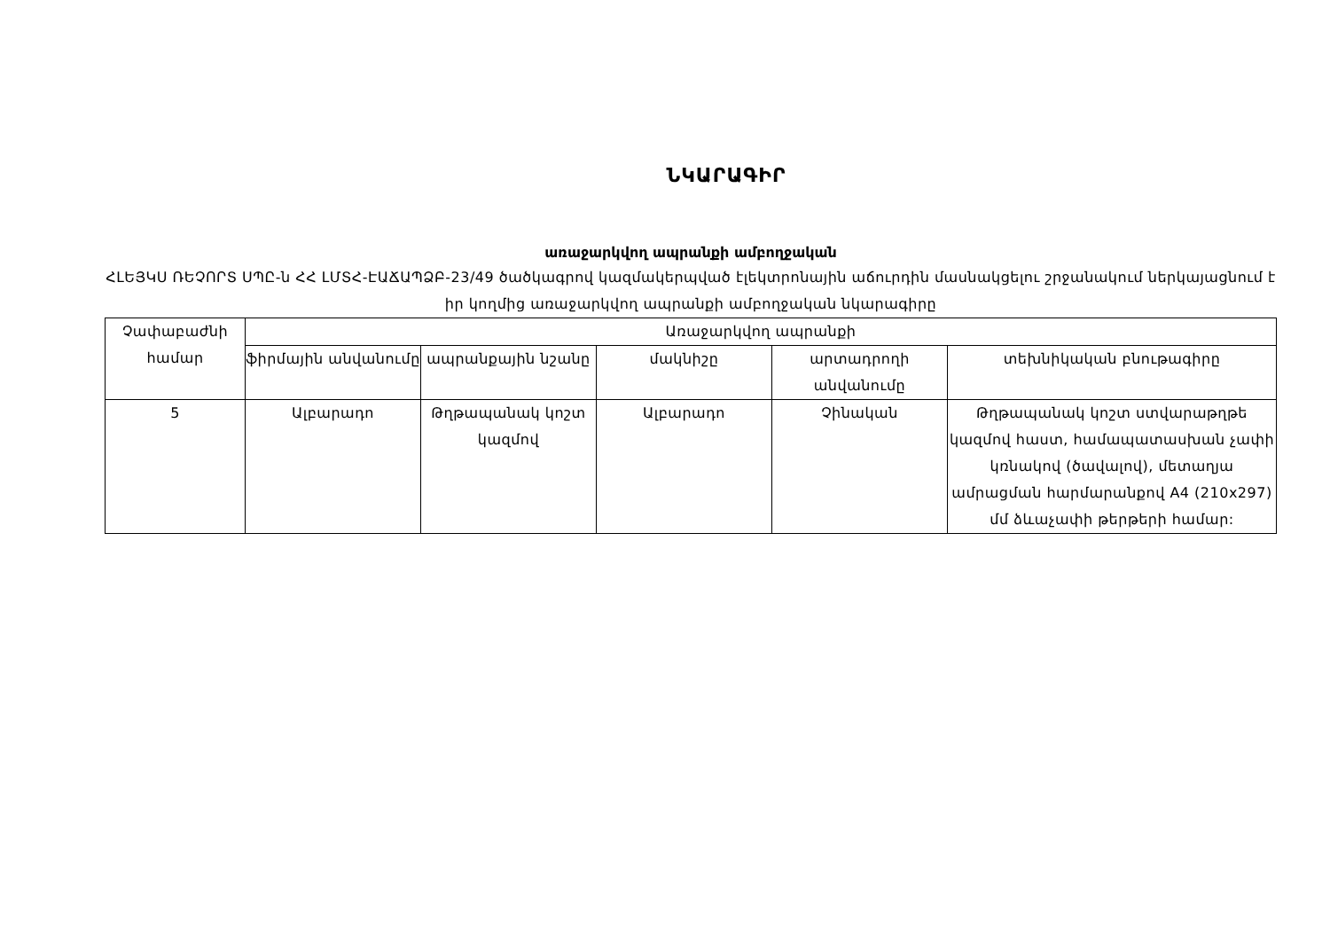ՆԿԱՐԱԳԻՐ
առաջարկվող ապրանքի ամբողջական
ՀԼԵՅԿՍ ՌԵՉՈՐՏ ՍՊԸ-ն ՀՀ ԼՄՏՀ-ԷԱՃԱՊՁԲ-23/49 ծածկագրով կազմակերպված էլեկտրոնային աճուրդին մասնակցելու շրջանակում ներկայացնում է իր կողմից առաջարկվող ապրանքի ամբողջական նկարագիրը
| Չափաբաժնի համար | Առաջարկվող ապրանքի | | | | |
| --- | --- | --- | --- | --- | --- |
| | ֆիրմային անվանումը | ապրանքային նշանը | մակնիշը | արտադրողի անվանումը | տեխնիկական բնութագիրը |
| 5 | Ալբարադո | Թղթապանակ կոշտ կազմով | Ալբարադո | Չինական | Թղթապանակ կոշտ ստվարաթղթե կազմով հաստ, համապատասխան չափի կռնակով (ծավալով), մետաղյա ամրացման հարմարանքով A4 (210x297) մմ ձևաչափի թերթերի համար: |